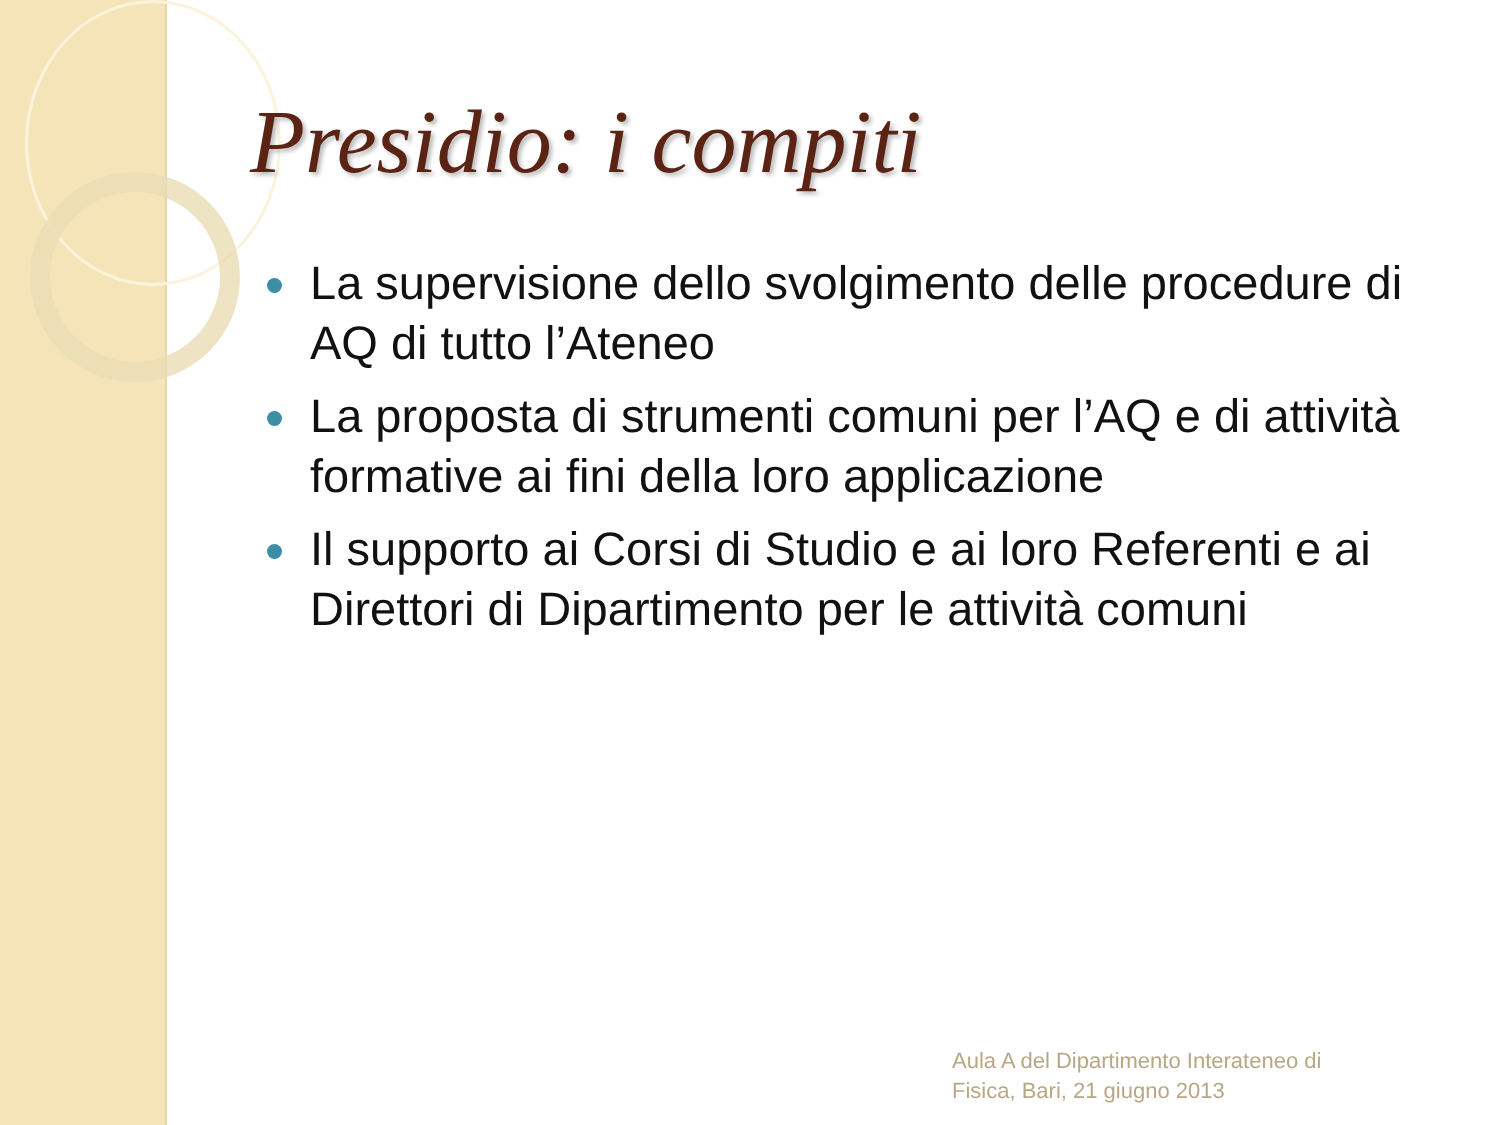Presidio: i compiti
La supervisione dello svolgimento delle procedure di AQ di tutto l’Ateneo
La proposta di strumenti comuni per l’AQ e di attività formative ai fini della loro applicazione
Il supporto ai Corsi di Studio e ai loro Referenti e ai Direttori di Dipartimento per le attività comuni
Aula A del Dipartimento Interateneo di
Fisica, Bari, 21 giugno 2013